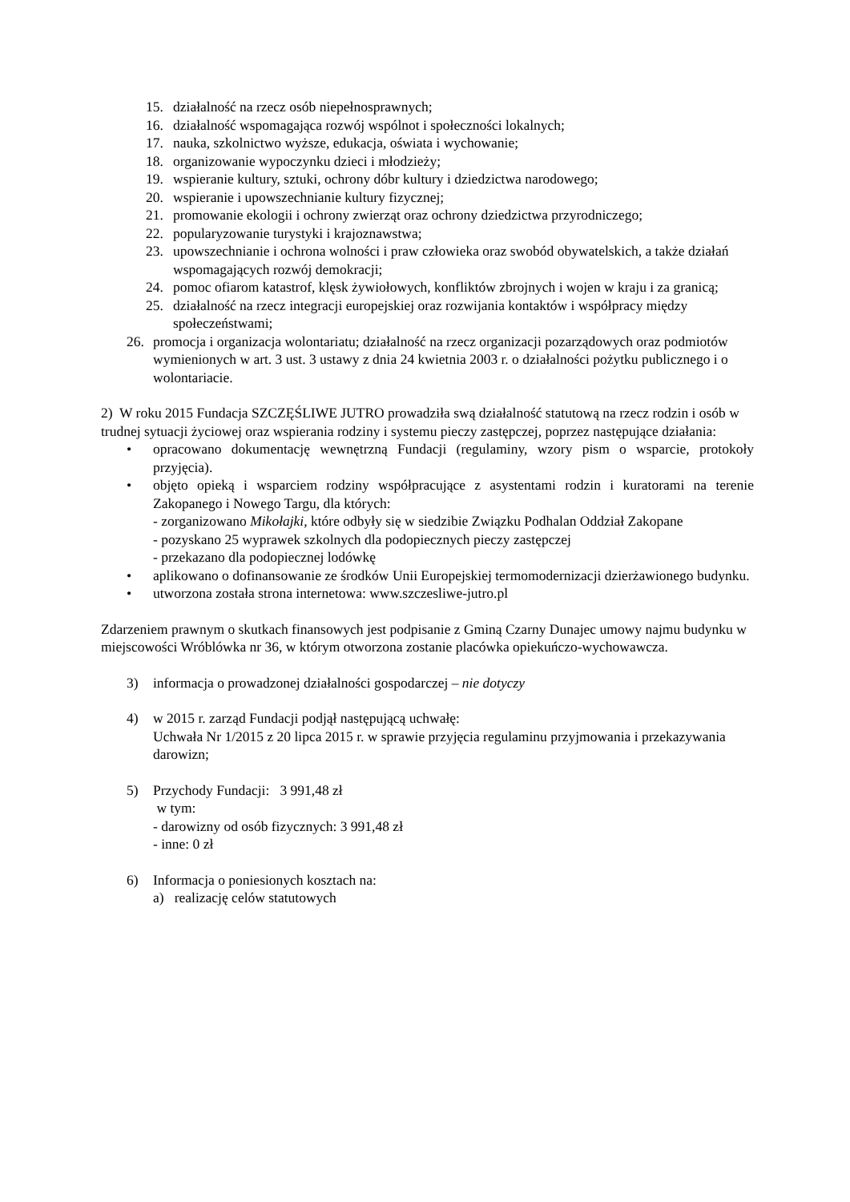15. działalność na rzecz osób niepełnosprawnych;
16. działalność wspomagająca rozwój wspólnot i społeczności lokalnych;
17. nauka, szkolnictwo wyższe, edukacja, oświata i wychowanie;
18. organizowanie wypoczynku dzieci i młodzieży;
19. wspieranie kultury, sztuki, ochrony dóbr kultury i dziedzictwa narodowego;
20. wspieranie i upowszechnianie kultury fizycznej;
21. promowanie ekologii i ochrony zwierząt oraz ochrony dziedzictwa przyrodniczego;
22. popularyzowanie turystyki i krajoznawstwa;
23. upowszechnianie i ochrona wolności i praw człowieka oraz swobód obywatelskich, a także działań wspomagających rozwój demokracji;
24. pomoc ofiarom katastrof, klęsk żywiołowych, konfliktów zbrojnych i wojen w kraju i za granicą;
25. działalność na rzecz integracji europejskiej oraz rozwijania kontaktów i współpracy między społeczeństwami;
26. promocja i organizacja wolontariatu; działalność na rzecz organizacji pozarządowych oraz podmiotów wymienionych w art. 3 ust. 3 ustawy z dnia 24 kwietnia 2003 r. o działalności pożytku publicznego i o wolontariacie.
2) W roku 2015 Fundacja SZCZĘŚLIWE JUTRO prowadziła swą działalność statutową na rzecz rodzin i osób w trudnej sytuacji życiowej oraz wspierania rodziny i systemu pieczy zastępczej, poprzez następujące działania:
• opracowano dokumentację wewnętrzną Fundacji (regulaminy, wzory pism o wsparcie, protokoły przyjęcia).
• objęto opieką i wsparciem rodziny współpracujące z asystentami rodzin i kuratorami na terenie Zakopanego i Nowego Targu, dla których:
- zorganizowano Mikołajki, które odbyły się w siedzibie Związku Podhalan Oddział Zakopane
- pozyskano 25 wyprawek szkolnych dla podopiecznych pieczy zastępczej
- przekazano dla podopiecznej lodówkę
• aplikowano o dofinansowanie ze środków Unii Europejskiej termomodernizacji dzierżawionego budynku.
• utworzona została strona internetowa: www.szczesliwe-jutro.pl
Zdarzeniem prawnym o skutkach finansowych jest podpisanie z Gminą Czarny Dunajec umowy najmu budynku w miejscowości Wróblówka nr 36, w którym otworzona zostanie placówka opiekuńczo-wychowawcza.
3) informacja o prowadzonej działalności gospodarczej – nie dotyczy
4) w 2015 r. zarząd Fundacji podjął następującą uchwałę:
Uchwała Nr 1/2015 z 20 lipca 2015 r. w sprawie przyjęcia regulaminu przyjmowania i przekazywania darowizn;
5) Przychody Fundacji: 3 991,48 zł
w tym:
- darowizny od osób fizycznych: 3 991,48 zł
- inne: 0 zł
6) Informacja o poniesionych kosztach na:
a) realizację celów statutowych